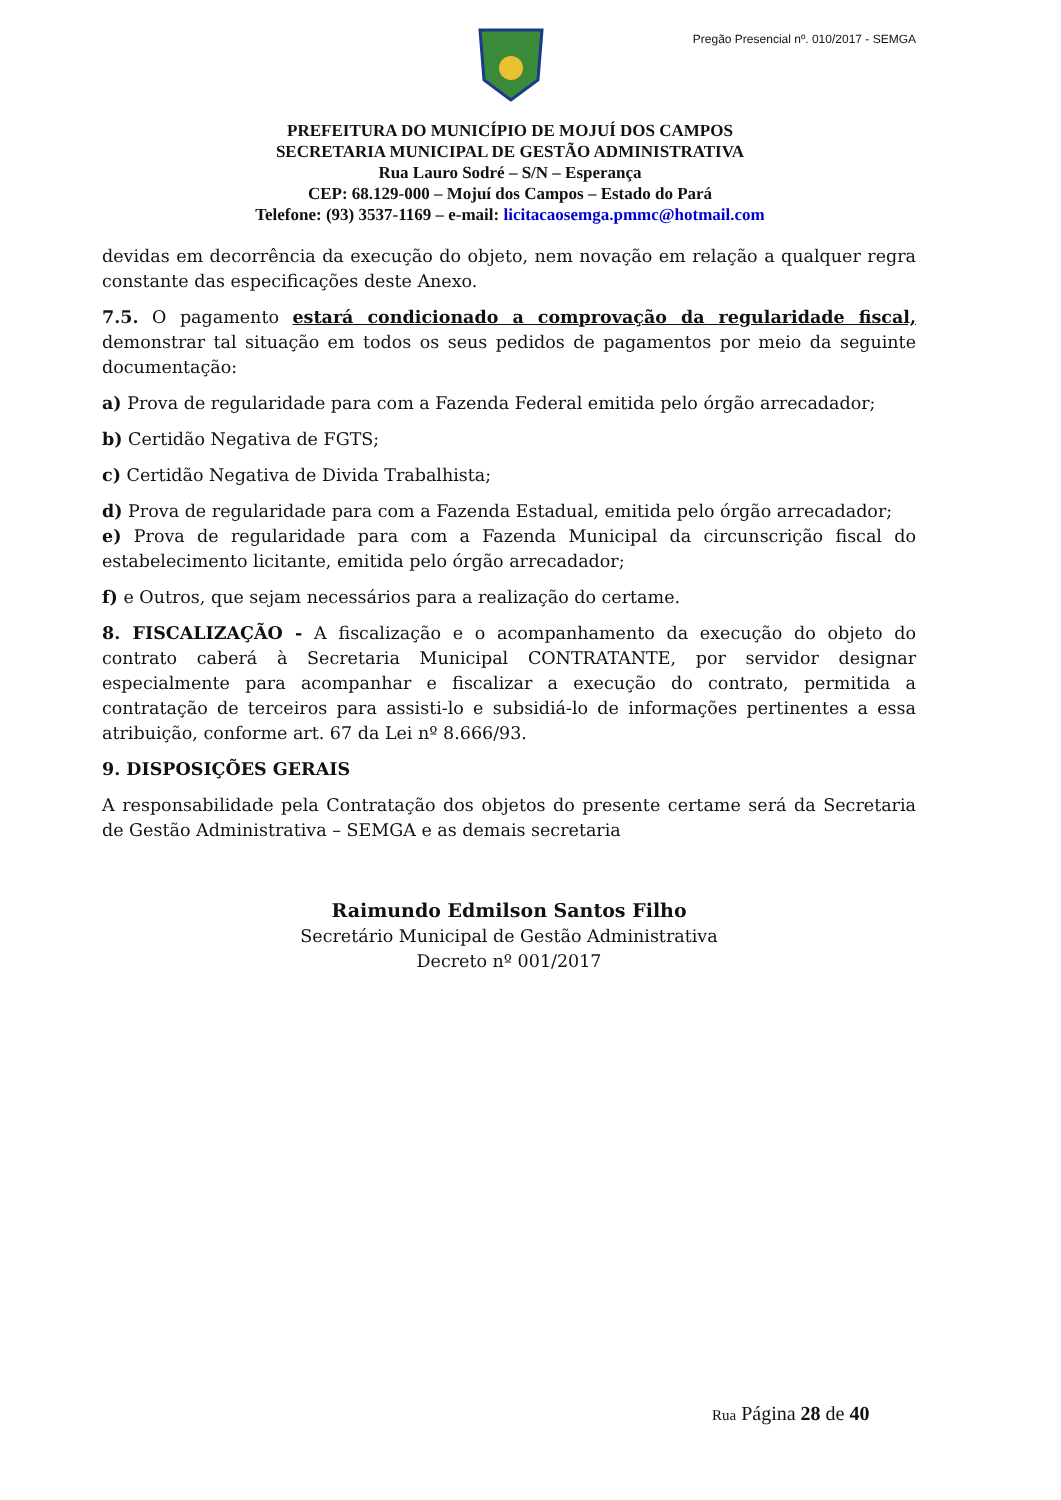Pregão Presencial nº. 010/2017 - SEMGA
PREFEITURA DO MUNICÍPIO DE MOJUÍ DOS CAMPOS
SECRETARIA MUNICIPAL DE GESTÃO ADMINISTRATIVA
Rua Lauro Sodré – S/N – Esperança
CEP: 68.129-000 – Mojuí dos Campos – Estado do Pará
Telefone: (93) 3537-1169 – e-mail: licitacaosemga.pmmc@hotmail.com
devidas em decorrência da execução do objeto, nem novação em relação a qualquer regra constante das especificações deste Anexo.
7.5. O pagamento estará condicionado a comprovação da regularidade fiscal, demonstrar tal situação em todos os seus pedidos de pagamentos por meio da seguinte documentação:
a) Prova de regularidade para com a Fazenda Federal emitida pelo órgão arrecadador;
b) Certidão Negativa de FGTS;
c) Certidão Negativa de Divida Trabalhista;
d) Prova de regularidade para com a Fazenda Estadual, emitida pelo órgão arrecadador;
e) Prova de regularidade para com a Fazenda Municipal da circunscrição fiscal do estabelecimento licitante, emitida pelo órgão arrecadador;
f) e Outros, que sejam necessários para a realização do certame.
8. FISCALIZAÇÃO - A fiscalização e o acompanhamento da execução do objeto do contrato caberá à Secretaria Municipal CONTRATANTE, por servidor designar especialmente para acompanhar e fiscalizar a execução do contrato, permitida a contratação de terceiros para assisti-lo e subsidiá-lo de informações pertinentes a essa atribuição, conforme art. 67 da Lei nº 8.666/93.
9. DISPOSIÇÕES GERAIS
A responsabilidade pela Contratação dos objetos do presente certame será da Secretaria de Gestão Administrativa – SEMGA e as demais secretaria
Raimundo Edmilson Santos Filho
Secretário Municipal de Gestão Administrativa
Decreto nº 001/2017
Rua Página 28 de 40